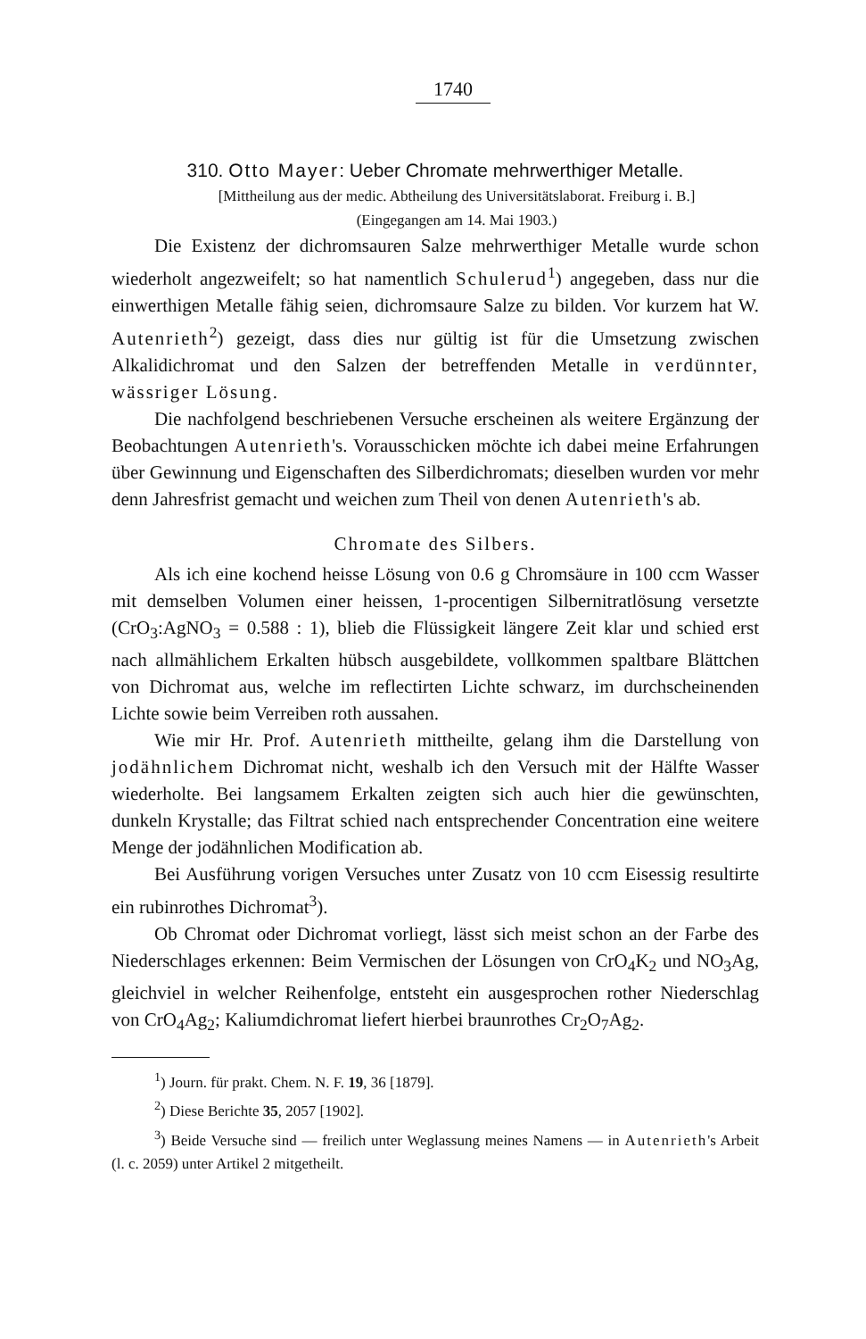1740
310. Otto Mayer: Ueber Chromate mehrwerthiger Metalle.
[Mittheilung aus der medic. Abtheilung des Universitätslaborat. Freiburg i. B.]
(Eingegangen am 14. Mai 1903.)
Die Existenz der dichromsauren Salze mehrwerthiger Metalle wurde schon wiederholt angezweifelt; so hat namentlich Schulerud<sup>1</sup>) angegeben, dass nur die einwerthigen Metalle fähig seien, dichromsaure Salze zu bilden. Vor kurzem hat W. Autenrieth<sup>2</sup>) gezeigt, dass dies nur gültig ist für die Umsetzung zwischen Alkalidichromat und den Salzen der betreffenden Metalle in verdünnter, wässriger Lösung.
Die nachfolgend beschriebenen Versuche erscheinen als weitere Ergänzung der Beobachtungen Autenrieth's. Vorausschicken möchte ich dabei meine Erfahrungen über Gewinnung und Eigenschaften des Silberdichromats; dieselben wurden vor mehr denn Jahresfrist gemacht und weichen zum Theil von denen Autenrieth's ab.
Chromate des Silbers.
Als ich eine kochend heisse Lösung von 0.6 g Chromsäure in 100 ccm Wasser mit demselben Volumen einer heissen, 1-procentigen Silbernitratlösung versetzte (CrO<sub>3</sub>:AgNO<sub>3</sub> = 0.588 : 1), blieb die Flüssigkeit längere Zeit klar und schied erst nach allmählichem Erkalten hübsch ausgebildete, vollkommen spaltbare Blättchen von Dichromat aus, welche im reflectirten Lichte schwarz, im durchscheinenden Lichte sowie beim Verreiben roth aussahen.
Wie mir Hr. Prof. Autenrieth mittheilte, gelang ihm die Darstellung von jodähnlichem Dichromat nicht, weshalb ich den Versuch mit der Hälfte Wasser wiederholte. Bei langsamem Erkalten zeigten sich auch hier die gewünschten, dunkeln Krystalle; das Filtrat schied nach entsprechender Concentration eine weitere Menge der jodähnlichen Modification ab.
Bei Ausführung vorigen Versuches unter Zusatz von 10 ccm Eisessig resultirte ein rubinrothes Dichromat<sup>3</sup>).
Ob Chromat oder Dichromat vorliegt, lässt sich meist schon an der Farbe des Niederschlages erkennen: Beim Vermischen der Lösungen von CrO<sub>4</sub>K<sub>2</sub> und NO<sub>3</sub>Ag, gleichviel in welcher Reihenfolge, entsteht ein ausgesprochen rother Niederschlag von CrO<sub>4</sub>Ag<sub>2</sub>; Kaliumdichromat liefert hierbei braunrothes Cr<sub>2</sub>O<sub>7</sub>Ag<sub>2</sub>.
<sup>1</sup>) Journ. für prakt. Chem. N. F. 19, 36 [1879].
<sup>2</sup>) Diese Berichte 35, 2057 [1902].
<sup>3</sup>) Beide Versuche sind — freilich unter Weglassung meines Namens — in Autenrieth's Arbeit (l. c. 2059) unter Artikel 2 mitgetheilt.